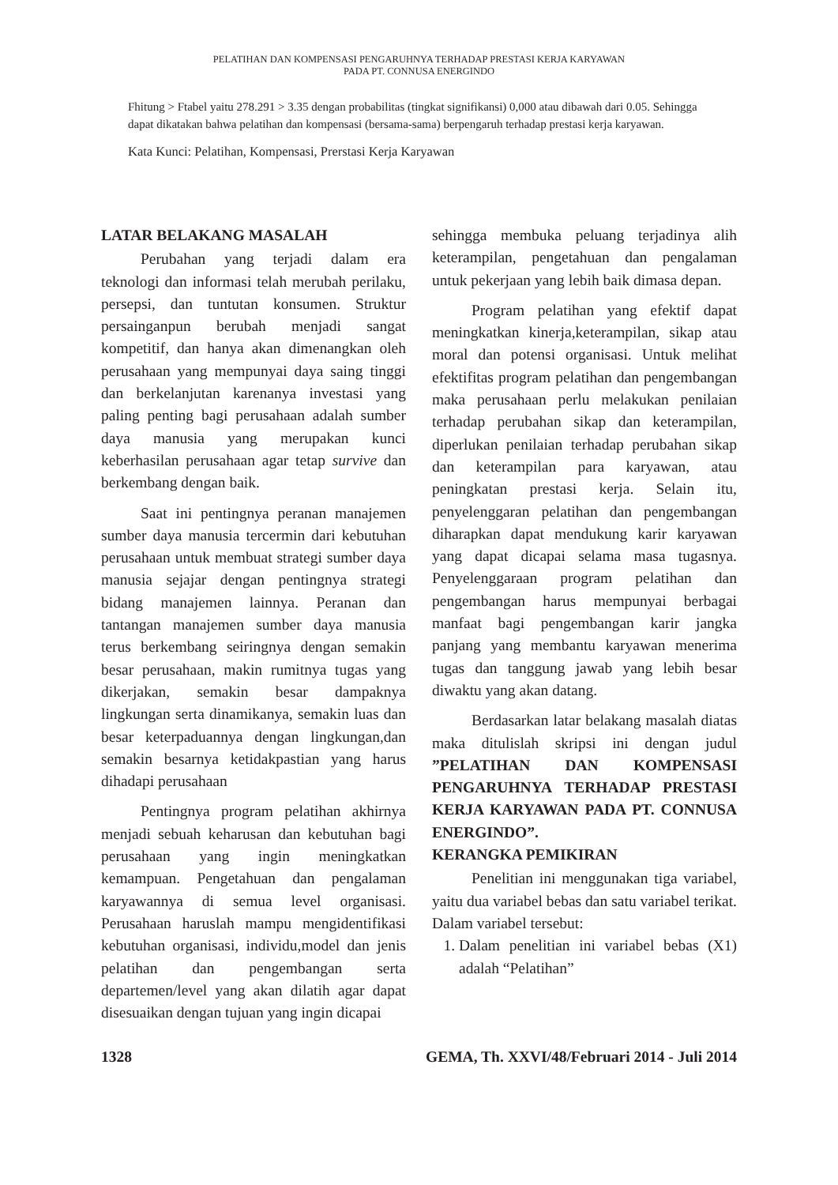PELATIHAN DAN KOMPENSASI PENGARUHNYA TERHADAP PRESTASI KERJA KARYAWAN
PADA PT. CONNUSA ENERGINDO
Fhitung > Ftabel yaitu 278.291 > 3.35 dengan probabilitas (tingkat signifikansi) 0,000 atau dibawah dari 0.05. Sehingga dapat dikatakan bahwa pelatihan dan kompensasi (bersama-sama) berpengaruh terhadap prestasi kerja karyawan.
Kata Kunci: Pelatihan, Kompensasi, Prerstasi Kerja Karyawan
LATAR BELAKANG MASALAH
Perubahan yang terjadi dalam era teknologi dan informasi telah merubah perilaku, persepsi, dan tuntutan konsumen. Struktur persainganpun berubah menjadi sangat kompetitif, dan hanya akan dimenangkan oleh perusahaan yang mempunyai daya saing tinggi dan berkelanjutan karenanya investasi yang paling penting bagi perusahaan adalah sumber daya manusia yang merupakan kunci keberhasilan perusahaan agar tetap survive dan berkembang dengan baik.
Saat ini pentingnya peranan manajemen sumber daya manusia tercermin dari kebutuhan perusahaan untuk membuat strategi sumber daya manusia sejajar dengan pentingnya strategi bidang manajemen lainnya. Peranan dan tantangan manajemen sumber daya manusia terus berkembang seiringnya dengan semakin besar perusahaan, makin rumitnya tugas yang dikerjakan, semakin besar dampaknya lingkungan serta dinamikanya, semakin luas dan besar keterpaduannya dengan lingkungan,dan semakin besarnya ketidakpastian yang harus dihadapi perusahaan
Pentingnya program pelatihan akhirnya menjadi sebuah keharusan dan kebutuhan bagi perusahaan yang ingin meningkatkan kemampuan. Pengetahuan dan pengalaman karyawannya di semua level organisasi. Perusahaan haruslah mampu mengidentifikasi kebutuhan organisasi, individu,model dan jenis pelatihan dan pengembangan serta departemen/level yang akan dilatih agar dapat disesuaikan dengan tujuan yang ingin dicapai
sehingga membuka peluang terjadinya alih keterampilan, pengetahuan dan pengalaman untuk pekerjaan yang lebih baik dimasa depan.
Program pelatihan yang efektif dapat meningkatkan kinerja,keterampilan, sikap atau moral dan potensi organisasi. Untuk melihat efektifitas program pelatihan dan pengembangan maka perusahaan perlu melakukan penilaian terhadap perubahan sikap dan keterampilan, diperlukan penilaian terhadap perubahan sikap dan keterampilan para karyawan, atau peningkatan prestasi kerja. Selain itu, penyelenggaran pelatihan dan pengembangan diharapkan dapat mendukung karir karyawan yang dapat dicapai selama masa tugasnya. Penyelenggaraan program pelatihan dan pengembangan harus mempunyai berbagai manfaat bagi pengembangan karir jangka panjang yang membantu karyawan menerima tugas dan tanggung jawab yang lebih besar diwaktu yang akan datang.
Berdasarkan latar belakang masalah diatas maka ditulislah skripsi ini dengan judul ”PELATIHAN DAN KOMPENSASI PENGARUHNYA TERHADAP PRESTASI KERJA KARYAWAN PADA PT. CONNUSA ENERGINDO”.
KERANGKA PEMIKIRAN
Penelitian ini menggunakan tiga variabel, yaitu dua variabel bebas dan satu variabel terikat. Dalam variabel tersebut:
1. Dalam penelitian ini variabel bebas (X1) adalah “Pelatihan”
1328 GEMA, Th. XXVI/48/Februari 2014 - Juli 2014